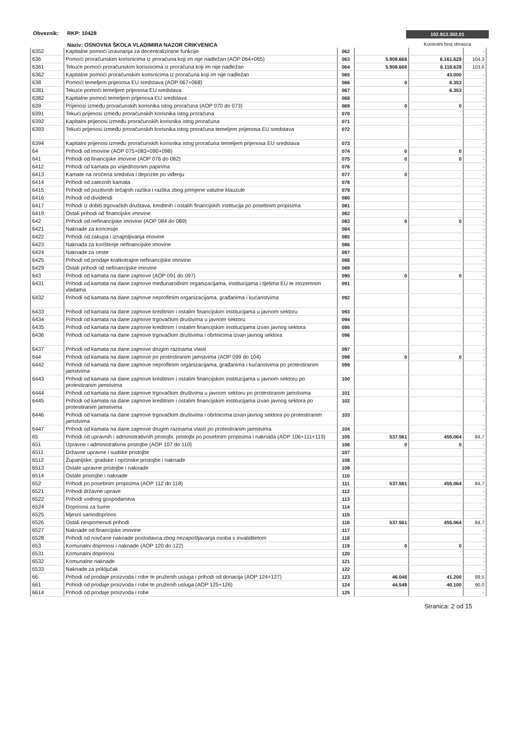Obveznik: RKP: 10428
Naziv: OSNOVNA ŠKOLA VLADIMIRA NAZOR CRIKVENICA
102.913.302,01
Kontrolni broj obrasca
| 6352 | Kapitalne pomoći izravnanja za decentralizirane funkcije | 062 | | | - |
| 636 | Pomoći proračunskim korisnicima iz proračuna koji im nije nadležan (AOP 064+065) | 063 | 5.908.668 | 6.161.628 | 104,3 |
| 6361 | Tekuće pomoći proračunskim korisnicima iz proračuna koji im nije nadležan | 064 | 5.908.668 | 6.118.628 | 103,6 |
| 6362 | Kapitalne pomoći proračunskim korisnicima iz proračuna koji im nije nadležan | 065 | | 43.000 | - |
| 638 | Pomoći temeljem prijenosa EU sredstava (AOP 067+068) | 066 | 0 | 6.353 | - |
| 6381 | Tekuće pomoći temeljem prijenosa EU sredstava | 067 | | 6.353 | - |
| 6382 | Kapitalne pomoći temeljem prijenosa EU sredstava | 068 | | | - |
| 639 | Prijenosi između proračunskih korisnika istog proračuna (AOP 070 do 073) | 069 | 0 | 0 | - |
| 6391 | Tekući prijenosi između proračunskih korisnika istog proračuna | 070 | | | - |
| 6392 | Kapitalni prijenosi između proračunskih korisnika istog proračuna | 071 | | | - |
| 6393 | Tekući prijenosi između proračunskih korisnika istog proračuna temeljem prijenosa EU sredstava | 072 | | | - |
| 6394 | Kapitalni prijenosi između proračunskih korisnika istog proračuna temeljem prijenosa EU sredstava | 073 | | | - |
| 64 | Prihodi od imovine (AOP 075+083+090+098) | 074 | 0 | 0 | - |
| 641 | Prihodi od financijske imovine (AOP 076 do 082) | 075 | 0 | 0 | - |
| 6412 | Prihodi od kamata po vrijednosnim papirima | 076 | | | - |
| 6413 | Kamate na oročena sredstva i depozite po viđenju | 077 | 0 | | - |
| 6414 | Prihodi od zateznih kamata | 078 | | | - |
| 6415 | Prihodi od pozitivnih tečajnih razlika i razlika zbog primjene valutne klauzule | 079 | | | - |
| 6416 | Prihodi od dividendi | 080 | | | - |
| 6417 | Prihodi iz dobiti trgovačkih društava, kreditnih i ostalih financijskih institucija po posebnim propisima | 081 | | | - |
| 6419 | Ostali prihodi od financijske imovine | 082 | | | - |
| 642 | Prihodi od nefinancijske imovine (AOP 084 do 089) | 083 | 0 | 0 | - |
| 6421 | Naknade za koncesije | 084 | | | - |
| 6422 | Prihodi od zakupa i iznajmljivanja imovine | 085 | | | - |
| 6423 | Naknada za korištenje nefinancijske imovine | 086 | | | - |
| 6424 | Naknade za ceste | 087 | | | - |
| 6425 | Prihodi od prodaje kratkotrajne nefinancijske imovine | 088 | | | - |
| 6429 | Ostali prihodi od nefinancijske imovine | 089 | | | - |
| 643 | Prihodi od kamata na dane zajmove (AOP 091 do 097) | 090 | 0 | 0 | - |
| 6431 | Prihodi od kamata na dane zajmove međunarodnim organizacijama, institucijama i tijelima EU te inozemnim vladama | 091 | | | - |
| 6432 | Prihodi od kamata na dane zajmove neprofitnim organizacijama, građanima i kućanstvima | 092 | | | - |
| 6433 | Prihodi od kamata na dane zajmove kreditnim i ostalim financijskim institucijama u javnom sektoru | 093 | | | - |
| 6434 | Prihodi od kamata na dane zajmove trgovačkim društvima u javnom sektoru | 094 | | | - |
| 6435 | Prihodi od kamata na dane zajmove kreditnim i ostalim financijskim institucijama izvan javnog sektora | 095 | | | - |
| 6436 | Prihodi od kamata na dane zajmove trgovačkim društvima i obrtnicima izvan javnog sektora | 096 | | | - |
| 6437 | Prihodi od kamata na dane zajmove drugim razinama vlasti | 097 | | | - |
| 644 | Prihodi od kamata na dane zajmove po protestiranim jamstvima (AOP 099 do 104) | 098 | 0 | 0 | - |
| 6442 | Prihodi od kamata na dane zajmove neprofitnim organizacijama, građanima i kućanstvima po protestiranim jamstvima | 099 | | | - |
| 6443 | Prihodi od kamata na dane zajmove kreditnim i ostalim financijskim institucijama u javnom sektoru po protestiranim jamstvima | 100 | | | - |
| 6444 | Prihodi od kamata na dane zajmove trgovačkim društvima u javnom sektoru po protestiranim jamstvima | 101 | | | - |
| 6445 | Prihodi od kamata na dane zajmove kreditnim i ostalim financijskim institucijama izvan javnog sektora po protestiranim jamstvima | 102 | | | - |
| 6446 | Prihodi od kamata na dane zajmove trgovačkim društvima i obrtnicima izvan javnog sektora po protestiranim jamstvima | 103 | | | - |
| 6447 | Prihodi od kamata na dane zajmove drugim razinama vlasti po protestiranim jamstvima | 104 | | | - |
| 65 | Prihodi od upravnih i administrativnih pristojbi, pristojbi po posebnim propisima i naknada (AOP 106+111+119) | 105 | 537.561 | 455.064 | 84,7 |
| 651 | Upravne i administrativne pristojbe (AOP 107 do 110) | 106 | 0 | 0 | - |
| 6511 | Državne upravne i sudske pristojbe | 107 | | | - |
| 6512 | Županijske, gradske i općinske pristojbe i naknade | 108 | | | - |
| 6513 | Ostale upravne pristojbe i naknade | 109 | | | - |
| 6514 | Ostale pristojbe i naknade | 110 | | | - |
| 652 | Prihodi po posebnim propisima (AOP 112 do 118) | 111 | 537.561 | 455.064 | 84,7 |
| 6521 | Prihodi državne uprave | 112 | | | - |
| 6522 | Prihodi vodnog gospodarstva | 113 | | | - |
| 6524 | Doprinosi za šume | 114 | | | - |
| 6525 | Mjesni samodoprinos | 115 | | | - |
| 6526 | Ostali nespomenuti prihodi | 116 | 537.561 | 455.064 | 84,7 |
| 6527 | Naknade od financijske imovine | 117 | | | - |
| 6528 | Prihodi od novčane naknade poslodavca zbog nezapošljavanja osoba s invaliditetom | 118 | | | - |
| 653 | Komunalni doprinosi i naknade (AOP 120 do 122) | 119 | 0 | 0 | - |
| 6531 | Komunalni doprinosi | 120 | | | - |
| 6532 | Komunalne naknade | 121 | | | - |
| 6533 | Naknade za priključak | 122 | | | - |
| 66 | Prihodi od prodaje proizvoda i robe te pruženih usluga i prihodi od donacija (AOP 124+127) | 123 | 46.048 | 41.200 | 89,5 |
| 661 | Prihodi od prodaje proizvoda i robe te pruženih usluga (AOP 125+126) | 124 | 44.548 | 40.100 | 90,0 |
| 6614 | Prihodi od prodaje proizvoda i robe | 125 | | | - |
Stranica: 2 od 15